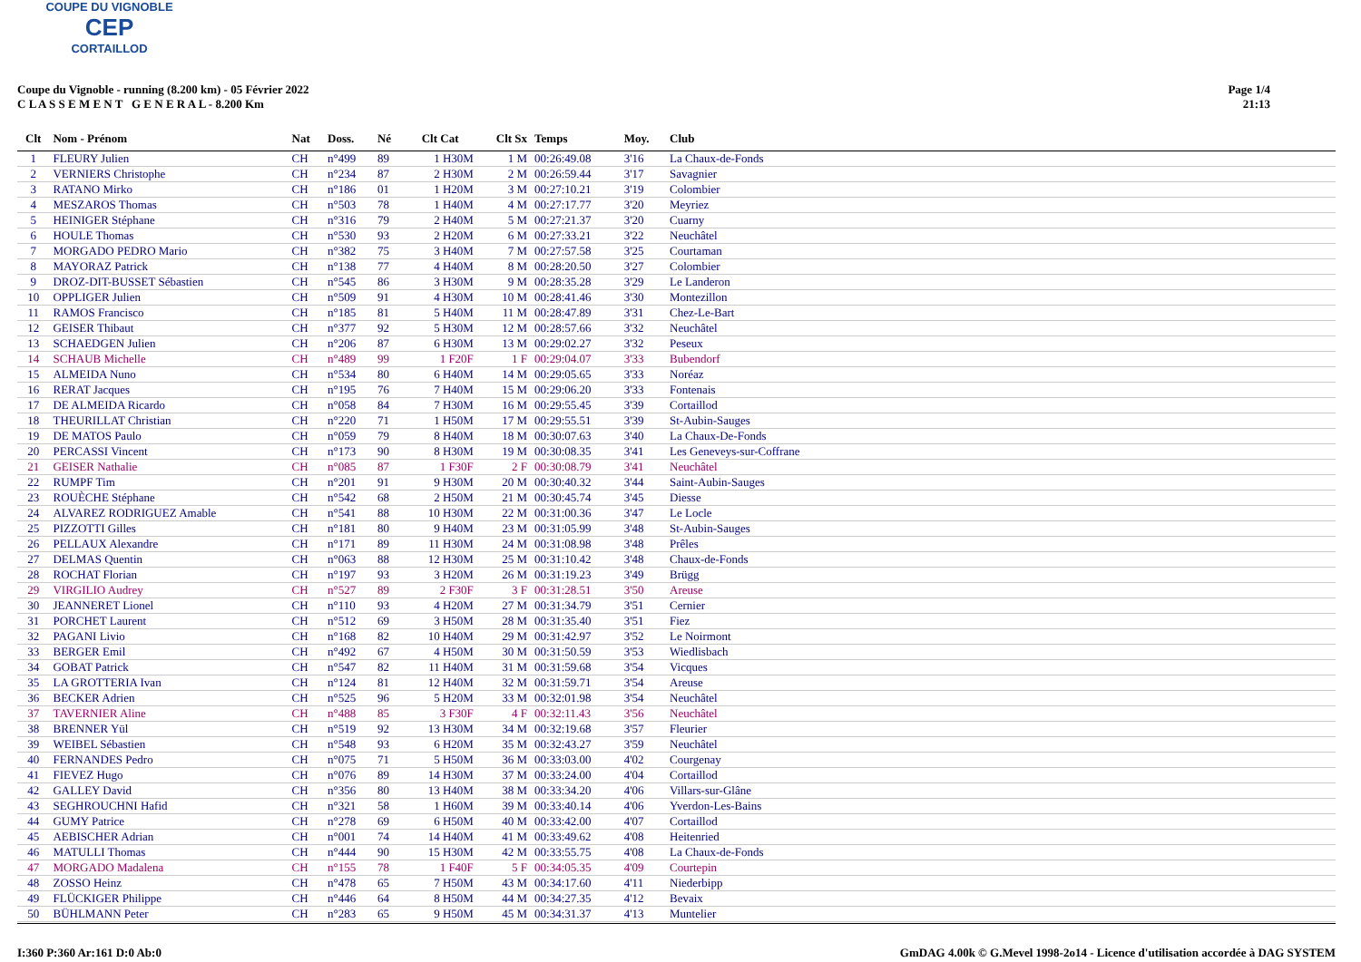COUPE DU VIGNOBLE
CEP
CORTAILLOD
Coupe du Vignoble - running (8.200 km) - 05 Février 2022
C L A S S E M E N T G E N E R A L - 8.200 Km
Page 1/4
21:13
| Clt | Nom - Prénom | Nat | Doss. | Né | Clt Cat | Clt Sx | Temps | Moy. | Club |
| --- | --- | --- | --- | --- | --- | --- | --- | --- | --- |
| 1 | FLEURY Julien | CH | n°499 | 89 | 1 H30M | 1 M | 00:26:49.08 | 3'16 | La Chaux-de-Fonds |
| 2 | VERNIERS Christophe | CH | n°234 | 87 | 2 H30M | 2 M | 00:26:59.44 | 3'17 | Savagnier |
| 3 | RATANO Mirko | CH | n°186 | 01 | 1 H20M | 3 M | 00:27:10.21 | 3'19 | Colombier |
| 4 | MESZAROS Thomas | CH | n°503 | 78 | 1 H40M | 4 M | 00:27:17.77 | 3'20 | Meyriez |
| 5 | HEINIGER Stéphane | CH | n°316 | 79 | 2 H40M | 5 M | 00:27:21.37 | 3'20 | Cuarny |
| 6 | HOULE Thomas | CH | n°530 | 93 | 2 H20M | 6 M | 00:27:33.21 | 3'22 | Neuchâtel |
| 7 | MORGADO PEDRO Mario | CH | n°382 | 75 | 3 H40M | 7 M | 00:27:57.58 | 3'25 | Courtaman |
| 8 | MAYORAZ Patrick | CH | n°138 | 77 | 4 H40M | 8 M | 00:28:20.50 | 3'27 | Colombier |
| 9 | DROZ-DIT-BUSSET Sébastien | CH | n°545 | 86 | 3 H30M | 9 M | 00:28:35.28 | 3'29 | Le Landeron |
| 10 | OPPLIGER Julien | CH | n°509 | 91 | 4 H30M | 10 M | 00:28:41.46 | 3'30 | Montezillon |
| 11 | RAMOS Francisco | CH | n°185 | 81 | 5 H40M | 11 M | 00:28:47.89 | 3'31 | Chez-Le-Bart |
| 12 | GEISER Thibaut | CH | n°377 | 92 | 5 H30M | 12 M | 00:28:57.66 | 3'32 | Neuchâtel |
| 13 | SCHAEDGEN Julien | CH | n°206 | 87 | 6 H30M | 13 M | 00:29:02.27 | 3'32 | Peseux |
| 14 | SCHAUB Michelle | CH | n°489 | 99 | 1 F20F | 1 F | 00:29:04.07 | 3'33 | Bubendorf |
| 15 | ALMEIDA Nuno | CH | n°534 | 80 | 6 H40M | 14 M | 00:29:05.65 | 3'33 | Noréaz |
| 16 | RERAT Jacques | CH | n°195 | 76 | 7 H40M | 15 M | 00:29:06.20 | 3'33 | Fontenais |
| 17 | DE ALMEIDA Ricardo | CH | n°058 | 84 | 7 H30M | 16 M | 00:29:55.45 | 3'39 | Cortaillod |
| 18 | THEURILLAT Christian | CH | n°220 | 71 | 1 H50M | 17 M | 00:29:55.51 | 3'39 | St-Aubin-Sauges |
| 19 | DE MATOS Paulo | CH | n°059 | 79 | 8 H40M | 18 M | 00:30:07.63 | 3'40 | La Chaux-De-Fonds |
| 20 | PERCASSI Vincent | CH | n°173 | 90 | 8 H30M | 19 M | 00:30:08.35 | 3'41 | Les Geneveys-sur-Coffrane |
| 21 | GEISER Nathalie | CH | n°085 | 87 | 1 F30F | 2 F | 00:30:08.79 | 3'41 | Neuchâtel |
| 22 | RUMPF Tim | CH | n°201 | 91 | 9 H30M | 20 M | 00:30:40.32 | 3'44 | Saint-Aubin-Sauges |
| 23 | ROUÈCHE Stéphane | CH | n°542 | 68 | 2 H50M | 21 M | 00:30:45.74 | 3'45 | Diesse |
| 24 | ALVAREZ RODRIGUEZ Amable | CH | n°541 | 88 | 10 H30M | 22 M | 00:31:00.36 | 3'47 | Le Locle |
| 25 | PIZZOTTI Gilles | CH | n°181 | 80 | 9 H40M | 23 M | 00:31:05.99 | 3'48 | St-Aubin-Sauges |
| 26 | PELLAUX Alexandre | CH | n°171 | 89 | 11 H30M | 24 M | 00:31:08.98 | 3'48 | Prêles |
| 27 | DELMAS Quentin | CH | n°063 | 88 | 12 H30M | 25 M | 00:31:10.42 | 3'48 | Chaux-de-Fonds |
| 28 | ROCHAT Florian | CH | n°197 | 93 | 3 H20M | 26 M | 00:31:19.23 | 3'49 | Brügg |
| 29 | VIRGILIO Audrey | CH | n°527 | 89 | 2 F30F | 3 F | 00:31:28.51 | 3'50 | Areuse |
| 30 | JEANNERET Lionel | CH | n°110 | 93 | 4 H20M | 27 M | 00:31:34.79 | 3'51 | Cernier |
| 31 | PORCHET Laurent | CH | n°512 | 69 | 3 H50M | 28 M | 00:31:35.40 | 3'51 | Fiez |
| 32 | PAGANI Livio | CH | n°168 | 82 | 10 H40M | 29 M | 00:31:42.97 | 3'52 | Le Noirmont |
| 33 | BERGER Emil | CH | n°492 | 67 | 4 H50M | 30 M | 00:31:50.59 | 3'53 | Wiedlisbach |
| 34 | GOBAT Patrick | CH | n°547 | 82 | 11 H40M | 31 M | 00:31:59.68 | 3'54 | Vicques |
| 35 | LA GROTTERIA Ivan | CH | n°124 | 81 | 12 H40M | 32 M | 00:31:59.71 | 3'54 | Areuse |
| 36 | BECKER Adrien | CH | n°525 | 96 | 5 H20M | 33 M | 00:32:01.98 | 3'54 | Neuchâtel |
| 37 | TAVERNIER Aline | CH | n°488 | 85 | 3 F30F | 4 F | 00:32:11.43 | 3'56 | Neuchâtel |
| 38 | BRENNER Yül | CH | n°519 | 92 | 13 H30M | 34 M | 00:32:19.68 | 3'57 | Fleurier |
| 39 | WEIBEL Sébastien | CH | n°548 | 93 | 6 H20M | 35 M | 00:32:43.27 | 3'59 | Neuchâtel |
| 40 | FERNANDES Pedro | CH | n°075 | 71 | 5 H50M | 36 M | 00:33:03.00 | 4'02 | Courgenay |
| 41 | FIEVEZ Hugo | CH | n°076 | 89 | 14 H30M | 37 M | 00:33:24.00 | 4'04 | Cortaillod |
| 42 | GALLEY David | CH | n°356 | 80 | 13 H40M | 38 M | 00:33:34.20 | 4'06 | Villars-sur-Glâne |
| 43 | SEGHROUCHNI Hafid | CH | n°321 | 58 | 1 H60M | 39 M | 00:33:40.14 | 4'06 | Yverdon-Les-Bains |
| 44 | GUMY Patrice | CH | n°278 | 69 | 6 H50M | 40 M | 00:33:42.00 | 4'07 | Cortaillod |
| 45 | AEBISCHER Adrian | CH | n°001 | 74 | 14 H40M | 41 M | 00:33:49.62 | 4'08 | Heitenried |
| 46 | MATULLI Thomas | CH | n°444 | 90 | 15 H30M | 42 M | 00:33:55.75 | 4'08 | La Chaux-de-Fonds |
| 47 | MORGADO Madalena | CH | n°155 | 78 | 1 F40F | 5 F | 00:34:05.35 | 4'09 | Courtepin |
| 48 | ZOSSO Heinz | CH | n°478 | 65 | 7 H50M | 43 M | 00:34:17.60 | 4'11 | Niederbipp |
| 49 | FLÜCKIGER Philippe | CH | n°446 | 64 | 8 H50M | 44 M | 00:34:27.35 | 4'12 | Bevaix |
| 50 | BÜHLMANN Peter | CH | n°283 | 65 | 9 H50M | 45 M | 00:34:31.37 | 4'13 | Muntelier |
I:360 P:360 Ar:161 D:0 Ab:0 GmDAG 4.00k © G.Mevel 1998-2o14 - Licence d'utilisation accordée à DAG SYSTEM